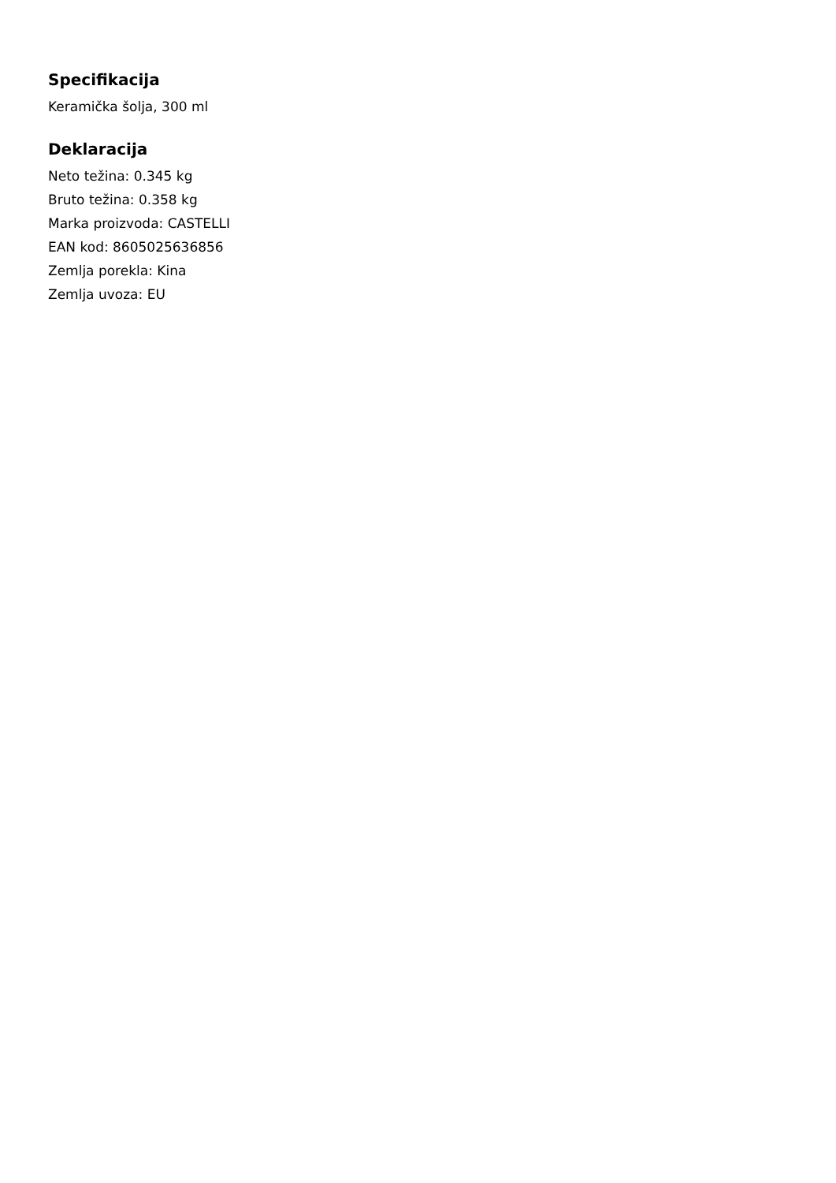Specifikacija
Keramička šolja, 300 ml
Deklaracija
Neto težina: 0.345 kg
Bruto težina: 0.358 kg
Marka proizvoda: CASTELLI
EAN kod: 8605025636856
Zemlja porekla: Kina
Zemlja uvoza: EU